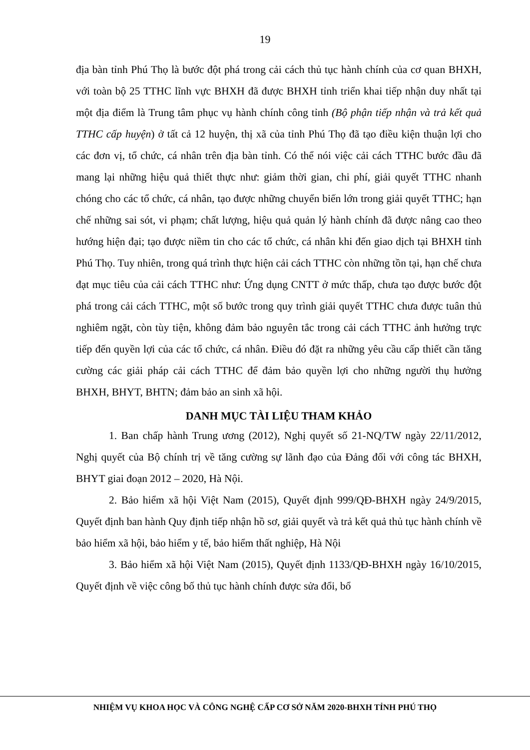19
địa bàn tỉnh Phú Thọ là bước đột phá trong cải cách thủ tục hành chính của cơ quan BHXH, với toàn bộ 25 TTHC lĩnh vực BHXH đã được BHXH tỉnh triển khai tiếp nhận duy nhất tại một địa điểm là Trung tâm phục vụ hành chính công tỉnh (Bộ phận tiếp nhận và trả kết quả TTHC cấp huyện) ở tất cả 12 huyện, thị xã của tỉnh Phú Thọ đã tạo điều kiện thuận lợi cho các đơn vị, tổ chức, cá nhân trên địa bàn tỉnh. Có thể nói việc cải cách TTHC bước đầu đã mang lại những hiệu quả thiết thực như: giảm thời gian, chi phí, giải quyết TTHC nhanh chóng cho các tổ chức, cá nhân, tạo được những chuyển biến lớn trong giải quyết TTHC; hạn chế những sai sót, vi phạm; chất lượng, hiệu quả quản lý hành chính đã được nâng cao theo hướng hiện đại; tạo được niềm tin cho các tổ chức, cá nhân khi đến giao dịch tại BHXH tỉnh Phú Thọ. Tuy nhiên, trong quá trình thực hiện cải cách TTHC còn những tồn tại, hạn chế chưa đạt mục tiêu của cải cách TTHC như: Ứng dụng CNTT ở mức thấp, chưa tạo được bước đột phá trong cải cách TTHC, một số bước trong quy trình giải quyết TTHC chưa được tuân thủ nghiêm ngặt, còn tùy tiện, không đảm bảo nguyên tắc trong cải cách TTHC ảnh hưởng trực tiếp đến quyền lợi của các tổ chức, cá nhân. Điều đó đặt ra những yêu cầu cấp thiết cần tăng cường các giải pháp cải cách TTHC để đảm bảo quyền lợi cho những người thụ hưởng BHXH, BHYT, BHTN; đảm bảo an sinh xã hội.
DANH MỤC TÀI LIỆU THAM KHẢO
1. Ban chấp hành Trung ương (2012), Nghị quyết số 21-NQ/TW ngày 22/11/2012, Nghị quyết của Bộ chính trị về tăng cường sự lãnh đạo của Đảng đối với công tác BHXH, BHYT giai đoạn 2012 – 2020, Hà Nội.
2. Bảo hiểm xã hội Việt Nam (2015), Quyết định 999/QĐ-BHXH ngày 24/9/2015, Quyết định ban hành Quy định tiếp nhận hồ sơ, giải quyết và trả kết quả thủ tục hành chính về bảo hiểm xã hội, bảo hiểm y tế, bảo hiểm thất nghiệp, Hà Nội
3. Bảo hiểm xã hội Việt Nam (2015), Quyết định 1133/QĐ-BHXH ngày 16/10/2015, Quyết định về việc công bố thủ tục hành chính được sửa đổi, bổ
NHIỆM VỤ KHOA HỌC VÀ CÔNG NGHỆ CẤP CƠ SỞ NĂM 2020-BHXH TỈNH PHÚ THỌ